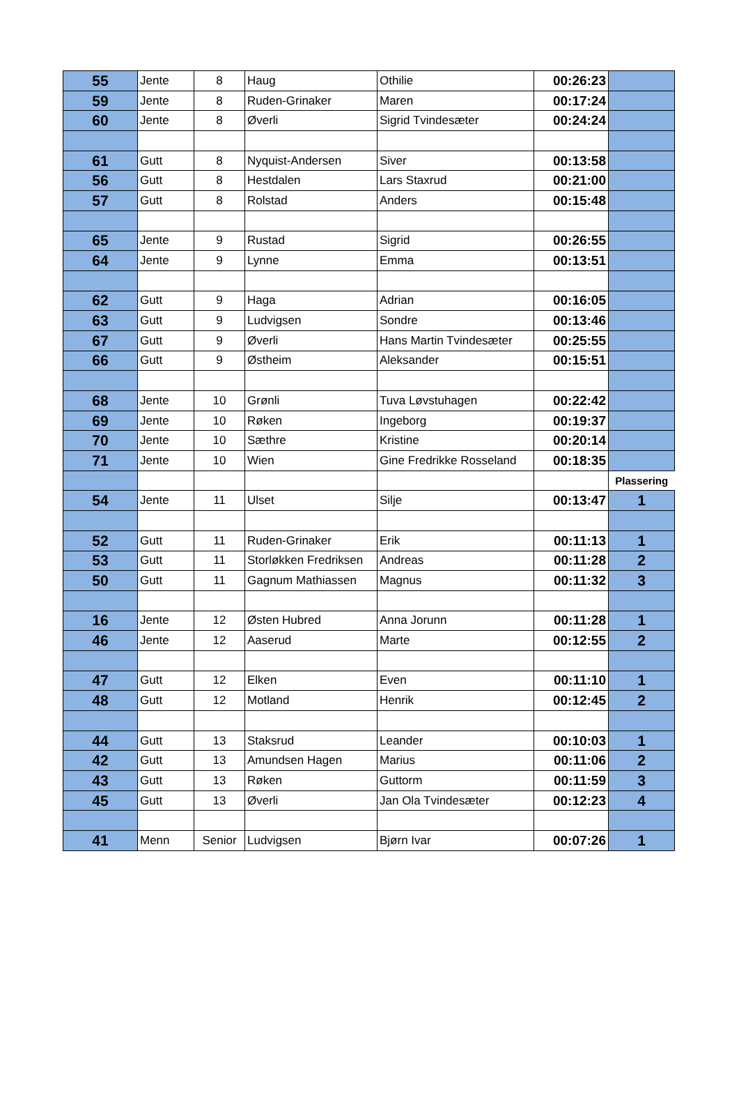| 55 | Jente | 8 | Haug | Othilie | 00:26:23 | |
| 59 | Jente | 8 | Ruden-Grinaker | Maren | 00:17:24 | |
| 60 | Jente | 8 | Øverli | Sigrid Tvindesæter | 00:24:24 | |
| 61 | Gutt | 8 | Nyquist-Andersen | Siver | 00:13:58 | |
| 56 | Gutt | 8 | Hestdalen | Lars Staxrud | 00:21:00 | |
| 57 | Gutt | 8 | Rolstad | Anders | 00:15:48 | |
| 65 | Jente | 9 | Rustad | Sigrid | 00:26:55 | |
| 64 | Jente | 9 | Lynne | Emma | 00:13:51 | |
| 62 | Gutt | 9 | Haga | Adrian | 00:16:05 | |
| 63 | Gutt | 9 | Ludvigsen | Sondre | 00:13:46 | |
| 67 | Gutt | 9 | Øverli | Hans Martin Tvindesæter | 00:25:55 | |
| 66 | Gutt | 9 | Østheim | Aleksander | 00:15:51 | |
| 68 | Jente | 10 | Grønli | Tuva Løvstuhagen | 00:22:42 | |
| 69 | Jente | 10 | Røken | Ingeborg | 00:19:37 | |
| 70 | Jente | 10 | Sæthre | Kristine | 00:20:14 | |
| 71 | Jente | 10 | Wien | Gine Fredrikke Rosseland | 00:18:35 | |
| | | | | | | Plassering |
| 54 | Jente | 11 | Ulset | Silje | 00:13:47 | 1 |
| 52 | Gutt | 11 | Ruden-Grinaker | Erik | 00:11:13 | 1 |
| 53 | Gutt | 11 | Storløkken Fredriksen | Andreas | 00:11:28 | 2 |
| 50 | Gutt | 11 | Gagnum Mathiassen | Magnus | 00:11:32 | 3 |
| 16 | Jente | 12 | Østen Hubred | Anna Jorunn | 00:11:28 | 1 |
| 46 | Jente | 12 | Aaserud | Marte | 00:12:55 | 2 |
| 47 | Gutt | 12 | Elken | Even | 00:11:10 | 1 |
| 48 | Gutt | 12 | Motland | Henrik | 00:12:45 | 2 |
| 44 | Gutt | 13 | Staksrud | Leander | 00:10:03 | 1 |
| 42 | Gutt | 13 | Amundsen Hagen | Marius | 00:11:06 | 2 |
| 43 | Gutt | 13 | Røken | Guttorm | 00:11:59 | 3 |
| 45 | Gutt | 13 | Øverli | Jan Ola Tvindesæter | 00:12:23 | 4 |
| 41 | Menn | Senior | Ludvigsen | Bjørn Ivar | 00:07:26 | 1 |